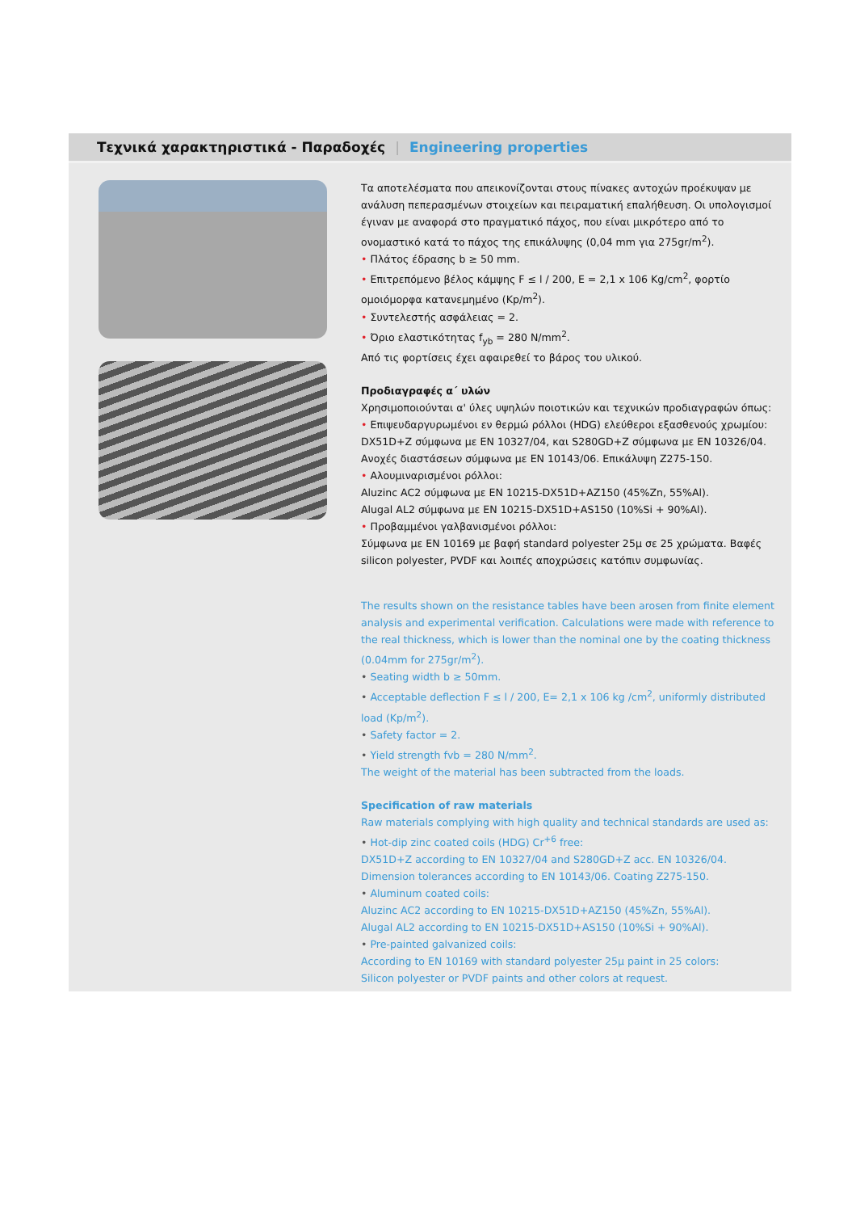Τεχνικά χαρακτηριστικά - Παραδοχές | Engineering properties
Τα αποτελέσματα που απεικονίζονται στους πίνακες αντοχών προέκυψαν με ανάλυση πεπερασμένων στοιχείων και πειραματική επαλήθευση. Οι υπολογισμοί έγιναν με αναφορά στο πραγματικό πάχος, που είναι μικρότερο από το ονομαστικό κατά το πάχος της επικάλυψης (0,04 mm για 275gr/m<sup>2</sup>).
• Πλάτος έδρασης b ≥ 50 mm.
• Επιτρεπόμενο βέλος κάμψης F ≤ l / 200, E = 2,1 x 106 Kg/cm<sup>2</sup>, φορτίο ομοιόμορφα κατανεμημένο (Kp/m<sup>2</sup>).
• Συντελεστής ασφάλειας = 2.
• Όριο ελαστικότητας f<sub>yb</sub> = 280 N/mm<sup>2</sup>.
Από τις φορτίσεις έχει αφαιρεθεί το βάρος του υλικού.
Προδιαγραφές α΄ υλών
Χρησιμοποιούνται α' ύλες υψηλών ποιοτικών και τεχνικών προδιαγραφών όπως:
• Επιψευδαργυρωμένοι εν θερμώ ρόλλοι (HDG) ελεύθεροι εξασθενούς χρωμίου: DX51D+Z σύμφωνα με EN 10327/04, και S280GD+Z σύμφωνα με EN 10326/04. Ανοχές διαστάσεων σύμφωνα με EN 10143/06. Επικάλυψη Z275-150.
• Αλουμιναρισμένοι ρόλλοι:
Aluzinc AC2 σύμφωνα με EN 10215-DX51D+AZ150 (45%Zn, 55%Al).
Alugal AL2 σύμφωνα με EN 10215-DX51D+AS150 (10%Si + 90%Al).
• Προβαμμένοι γαλβανισμένοι ρόλλοι:
Σύμφωνα με EN 10169 με βαφή standard polyester 25μ σε 25 χρώματα. Βαφές silicon polyester, PVDF και λοιπές αποχρώσεις κατόπιν συμφωνίας.
The results shown on the resistance tables have been arosen from finite element analysis and experimental verification. Calculations were made with reference to the real thickness, which is lower than the nominal one by the coating thickness (0.04mm for 275gr/m<sup>2</sup>).
• Seating width b ≥ 50mm.
• Acceptable deflection F ≤ l / 200, E= 2,1 x 106 kg /cm<sup>2</sup>, uniformly distributed load (Kp/m<sup>2</sup>).
• Safety factor = 2.
• Yield strength fvb = 280 N/mm<sup>2</sup>.
The weight of the material has been subtracted from the loads.
Specification of raw materials
Raw materials complying with high quality and technical standards are used as:
• Hot-dip zinc coated coils (HDG) Cr<sup>+6</sup> free:
DX51D+Z according to EN 10327/04 and S280GD+Z acc. EN 10326/04.
Dimension tolerances according to EN 10143/06. Coating Z275-150.
• Aluminum coated coils:
Aluzinc AC2 according to EN 10215-DX51D+AZ150 (45%Zn, 55%Al).
Alugal AL2 according to EN 10215-DX51D+AS150 (10%Si + 90%Al).
• Pre-painted galvanized coils:
According to EN 10169 with standard polyester 25μ paint in 25 colors:
Silicon polyester or PVDF paints and other colors at request.